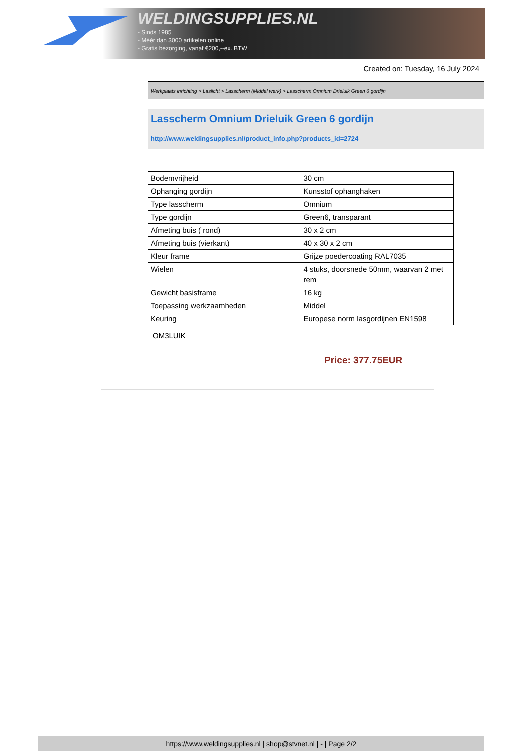WELDINGSUPPLIES.NL
- Sinds 1985
- Méér dan 3000 artikelen online
- Gratis bezorging, vanaf €200,--ex. BTW
Created on: Tuesday, 16 July 2024
Werkplaats inrichting > Laslicht > Lasscherm (Middel werk) > Lasscherm Omnium Drieluik Green 6 gordijn
Lasscherm Omnium Drieluik Green 6 gordijn
http://www.weldingsupplies.nl/product_info.php?products_id=2724
| Bodemvrijheid | 30 cm |
| Ophanging gordijn | Kunsstof ophanghaken |
| Type lasscherm | Omnium |
| Type gordijn | Green6, transparant |
| Afmeting buis ( rond) | 30 x 2 cm |
| Afmeting buis (vierkant) | 40 x 30 x 2 cm |
| Kleur frame | Grijze poedercoating RAL7035 |
| Wielen | 4 stuks, doorsnede 50mm, waarvan 2 met rem |
| Gewicht basisframe | 16 kg |
| Toepassing werkzaamheden | Middel |
| Keuring | Europese norm lasgordijnen EN1598 |
OM3LUIK
Price: 377.75EUR
https://www.weldingsupplies.nl | shop@stvnet.nl | - | Page 2/2